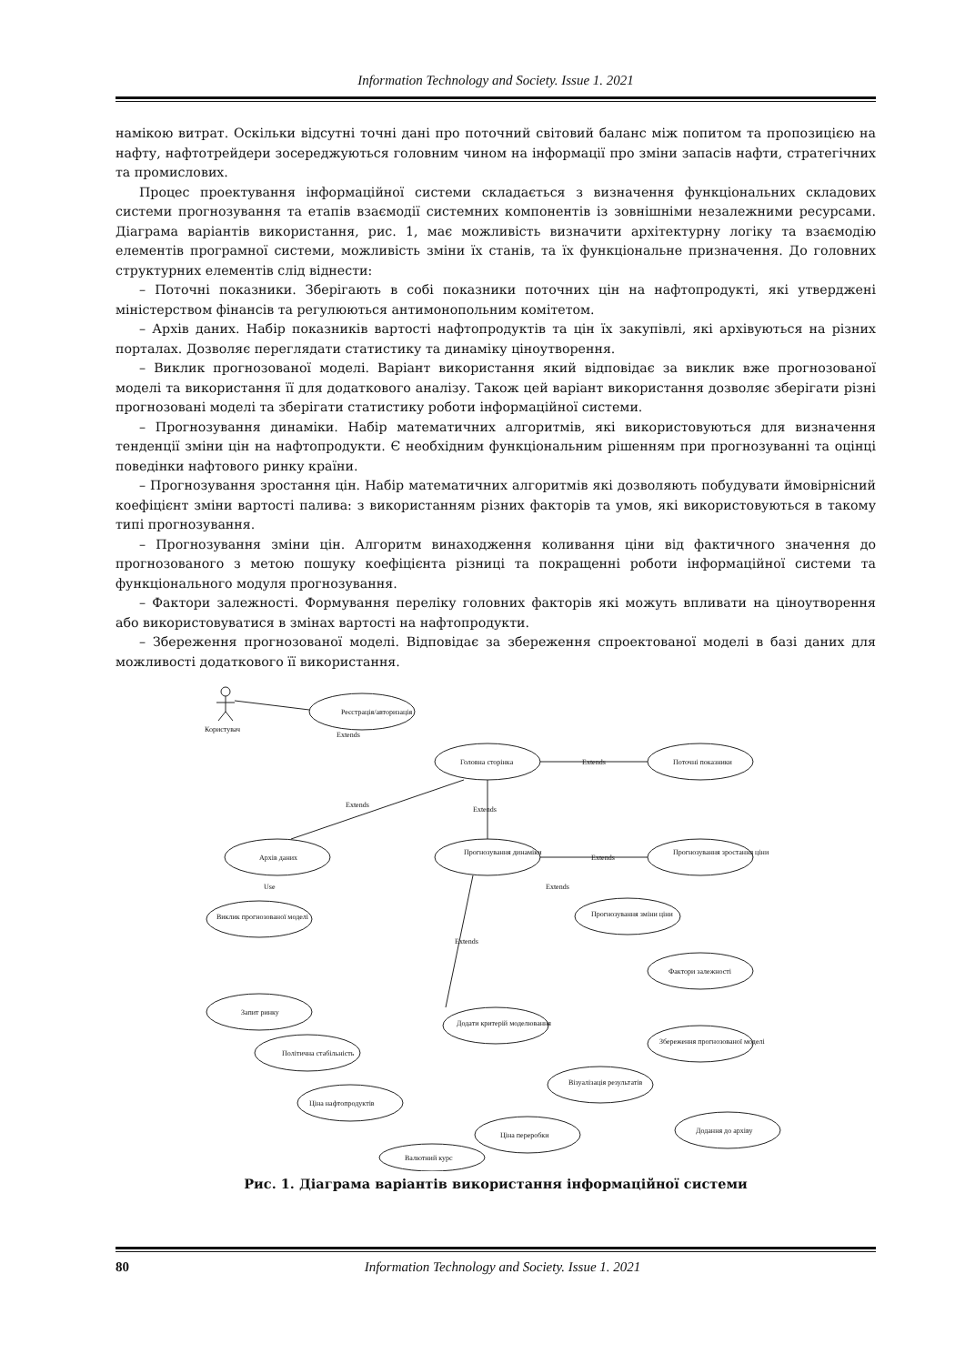Information Technology and Society. Issue 1. 2021
намікою витрат. Оскільки відсутні точні дані про поточний світовий баланс між попитом та пропозицією на нафту, нафтотрейдери зосереджуються головним чином на інформації про зміни запасів нафти, стратегічних та промислових.
Процес проектування інформаційної системи складається з визначення функціональних складових системи прогнозування та етапів взаємодії системних компонентів із зовнішніми незалежними ресурсами. Діаграма варіантів використання, рис. 1, має можливість визначити архітектурну логіку та взаємодію елементів програмної системи, можливість зміни їх станів, та їх функціональне призначення. До головних структурних елементів слід віднести:
– Поточні показники. Зберігають в собі показники поточних цін на нафтопродукті, які утверджені міністерством фінансів та регулюються антимонопольним комітетом.
– Архів даних. Набір показників вартості нафтопродуктів та цін їх закупівлі, які архівуються на різних порталах. Дозволяє переглядати статистику та динаміку ціноутворення.
– Виклик прогнозованої моделі. Варіант використання який відповідає за виклик вже прогнозованої моделі та використання її для додаткового аналізу. Також цей варіант використання дозволяє зберігати різні прогнозовані моделі та зберігати статистику роботи інформаційної системи.
– Прогнозування динаміки. Набір математичних алгоритмів, які використовуються для визначення тенденції зміни цін на нафтопродукти. Є необхідним функціональним рішенням при прогнозуванні та оцінці поведінки нафтового ринку країни.
– Прогнозування зростання цін. Набір математичних алгоритмів які дозволяють побудувати ймовірнісний коефіцієнт зміни вартості палива: з використанням різних факторів та умов, які використовуються в такому типі прогнозування.
– Прогнозування зміни цін. Алгоритм винаходження коливання ціни від фактичного значення до прогнозованого з метою пошуку коефіцієнта різниці та покращенні роботи інформаційної системи та функціонального модуля прогнозування.
– Фактори залежності. Формування переліку головних факторів які можуть впливати на ціноутворення або використовуватися в змінах вартості на нафтопродукти.
– Збереження прогнозованої моделі. Відповідає за збереження спроектованої моделі в базі даних для можливості додаткового її використання.
Користувач
Реєстрація/авторизація
Головна сторінка
Поточні показники
Архів даних
Прогнозування динаміки
Прогнозування зростання ціни
Виклик прогнозованої моделі
Прогнозування зміни ціни
Фактори залежності
Запит ринку
Додати критерій моделювання
Збереження прогнозованої моделі
Політична стабільність
Ціна нафтопродуктів
Візуалізація результатів
Ціна переробки
Додання до архіву
Валютний курс
Extends
Extends
Extends
Extends
Extends
Extends
Extends
Use
.
Рис. 1. Діаграма варіантів використання інформаційної системи
80 Information Technology and Society. Issue 1. 2021